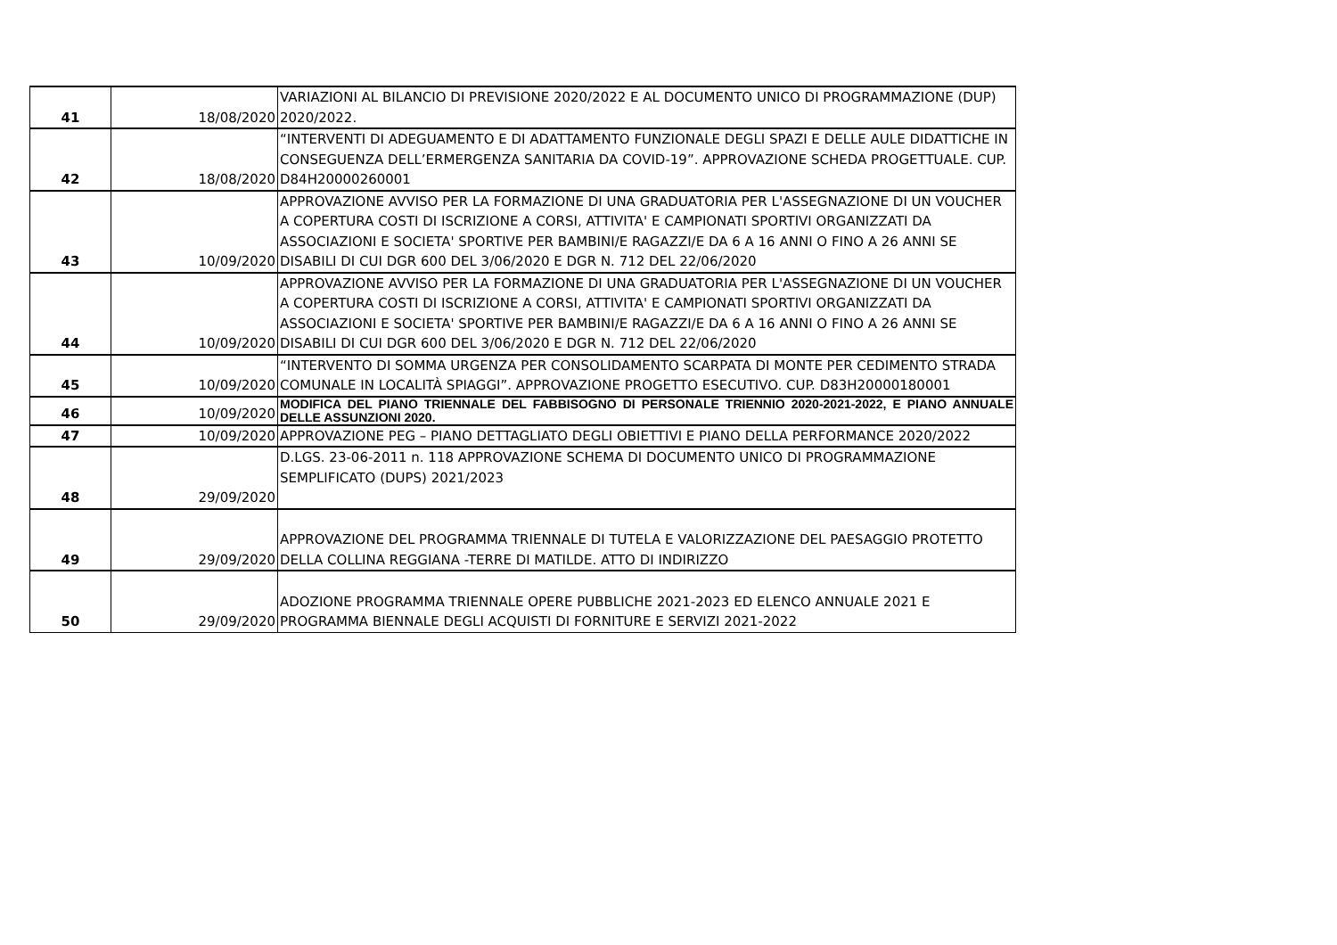| 41 | 18/08/2020 | VARIAZIONI AL BILANCIO DI PREVISIONE 2020/2022 E AL DOCUMENTO UNICO DI PROGRAMMAZIONE (DUP) 2020/2022. |
| 42 | 18/08/2020 | “INTERVENTI DI ADEGUAMENTO E DI ADATTAMENTO FUNZIONALE DEGLI SPAZI E DELLE AULE DIDATTICHE IN CONSEGUENZA DELL’ERMERGENZA SANITARIA DA COVID-19”. APPROVAZIONE SCHEDA PROGETTUALE. CUP. D84H20000260001 |
| 43 | 10/09/2020 | APPROVAZIONE AVVISO PER LA FORMAZIONE DI UNA GRADUATORIA PER L'ASSEGNAZIONE DI UN VOUCHER A COPERTURA COSTI DI ISCRIZIONE A CORSI, ATTIVITA' E CAMPIONATI SPORTIVI ORGANIZZATI DA ASSOCIAZIONI E SOCIETA' SPORTIVE PER BAMBINI/E RAGAZZI/E DA 6 A 16 ANNI O FINO A 26 ANNI SE DISABILI DI CUI DGR 600 DEL 3/06/2020 E DGR N. 712 DEL 22/06/2020 |
| 44 | 10/09/2020 | APPROVAZIONE AVVISO PER LA FORMAZIONE DI UNA GRADUATORIA PER L'ASSEGNAZIONE DI UN VOUCHER A COPERTURA COSTI DI ISCRIZIONE A CORSI, ATTIVITA' E CAMPIONATI SPORTIVI ORGANIZZATI DA ASSOCIAZIONI E SOCIETA' SPORTIVE PER BAMBINI/E RAGAZZI/E DA 6 A 16 ANNI O FINO A 26 ANNI SE DISABILI DI CUI DGR 600 DEL 3/06/2020 E DGR N. 712 DEL 22/06/2020 |
| 45 | 10/09/2020 | “INTERVENTO DI SOMMA URGENZA PER CONSOLIDAMENTO SCARPATA DI MONTE PER CEDIMENTO STRADA COMUNALE IN LOCALITÀ SPIAGGI”. APPROVAZIONE PROGETTO ESECUTIVO. CUP. D83H20000180001 |
| 46 | 10/09/2020 | MODIFICA DEL PIANO TRIENNALE DEL FABBISOGNO DI PERSONALE TRIENNIO 2020-2021-2022, E PIANO ANNUALE DELLE ASSUNZIONI 2020. |
| 47 | 10/09/2020 | APPROVAZIONE PEG – PIANO DETTAGLIATO DEGLI OBIETTIVI E PIANO DELLA PERFORMANCE 2020/2022 |
| 48 | 29/09/2020 | D.LGS. 23-06-2011 n. 118 APPROVAZIONE SCHEMA DI DOCUMENTO UNICO DI PROGRAMMAZIONE SEMPLIFICATO (DUPS) 2021/2023 |
| 49 | 29/09/2020 | APPROVAZIONE DEL PROGRAMMA TRIENNALE DI TUTELA E VALORIZZAZIONE DEL PAESAGGIO PROTETTO DELLA COLLINA REGGIANA -TERRE DI MATILDE. ATTO DI INDIRIZZO |
| 50 | 29/09/2020 | ADOZIONE PROGRAMMA TRIENNALE OPERE PUBBLICHE 2021-2023 ED ELENCO ANNUALE 2021 E PROGRAMMA BIENNALE DEGLI ACQUISTI DI FORNITURE E SERVIZI 2021-2022 |